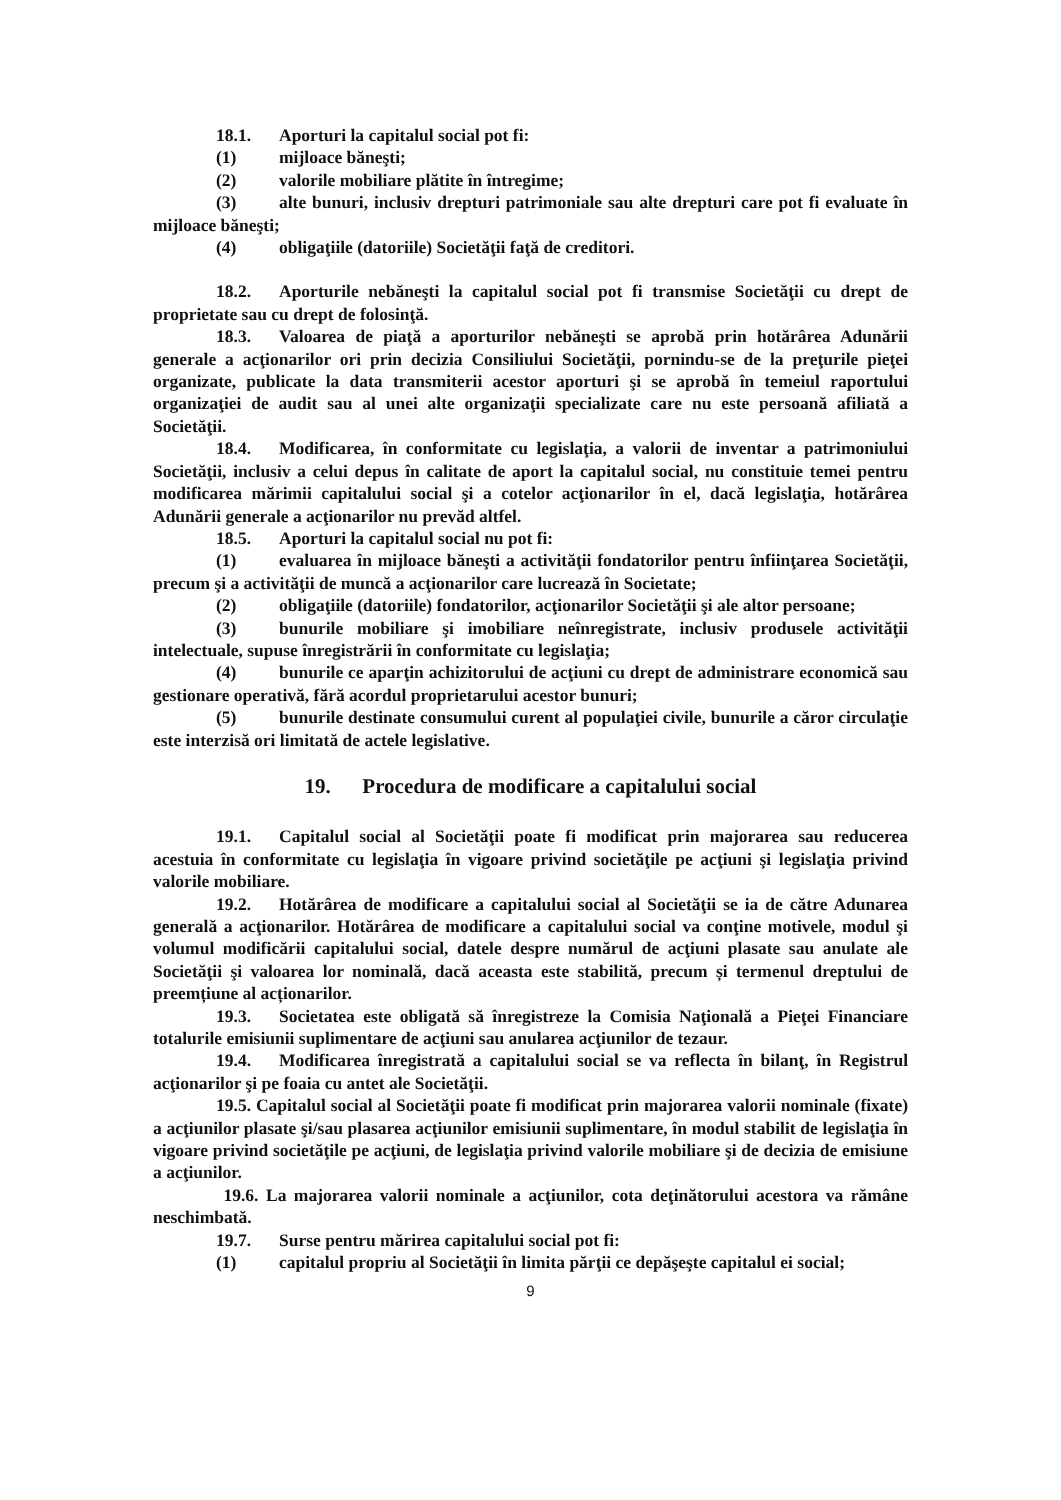18.1. Aporturi la capitalul social pot fi:
(1) mijloace băneşti;
(2) valorile mobiliare plătite în întregime;
(3) alte bunuri, inclusiv drepturi patrimoniale sau alte drepturi care pot fi evaluate în mijloace băneşti;
(4) obligaţiile (datoriile) Societăţii faţă de creditori.
18.2. Aporturile nebăneşti la capitalul social pot fi transmise Societăţii cu drept de proprietate sau cu drept de folosinţă.
18.3. Valoarea de piaţă a aporturilor nebăneşti se aprobă prin hotărârea Adunării generale a acţionarilor ori prin decizia Consiliului Societăţii, pornindu-se de la preţurile pieţei organizate, publicate la data transmiterii acestor aporturi şi se aprobă în temeiul raportului organizaţiei de audit sau al unei alte organizaţii specializate care nu este persoană afiliată a Societăţii.
18.4. Modificarea, în conformitate cu legislaţia, a valorii de inventar a patrimoniului Societăţii, inclusiv a celui depus în calitate de aport la capitalul social, nu constituie temei pentru modificarea mărimii capitalului social şi a cotelor acţionarilor în el, dacă legislaţia, hotărârea Adunării generale a acţionarilor nu prevăd altfel.
18.5. Aporturi la capitalul social nu pot fi:
(1) evaluarea în mijloace băneşti a activităţii fondatorilor pentru înfiinţarea Societăţii, precum şi a activităţii de muncă a acţionarilor care lucrează în Societate;
(2) obligaţiile (datoriile) fondatorilor, acţionarilor Societăţii şi ale altor persoane;
(3) bunurile mobiliare şi imobiliare neînregistrate, inclusiv produsele activităţii intelectuale, supuse înregistrării în conformitate cu legislaţia;
(4) bunurile ce aparţin achizitorului de acţiuni cu drept de administrare economică sau gestionare operativă, fără acordul proprietarului acestor bunuri;
(5) bunurile destinate consumului curent al populaţiei civile, bunurile a căror circulaţie este interzisă ori limitată de actele legislative.
19. Procedura de modificare a capitalului social
19.1. Capitalul social al Societăţii poate fi modificat prin majorarea sau reducerea acestuia în conformitate cu legislaţia în vigoare privind societăţile pe acţiuni şi legislaţia privind valorile mobiliare.
19.2. Hotărârea de modificare a capitalului social al Societăţii se ia de către Adunarea generală a acţionarilor. Hotărârea de modificare a capitalului social va conţine motivele, modul şi volumul modificării capitalului social, datele despre numărul de acţiuni plasate sau anulate ale Societăţii şi valoarea lor nominală, dacă aceasta este stabilită, precum și termenul dreptului de preemțiune al acționarilor.
19.3. Societatea este obligată să înregistreze la Comisia Naţională a Pieţei Financiare totalurile emisiunii suplimentare de acţiuni sau anularea acţiunilor de tezaur.
19.4. Modificarea înregistrată a capitalului social se va reflecta în bilanţ, în Registrul acţionarilor şi pe foaia cu antet ale Societăţii.
19.5. Capitalul social al Societăţii poate fi modificat prin majorarea valorii nominale (fixate) a acţiunilor plasate şi/sau plasarea acţiunilor emisiunii suplimentare, în modul stabilit de legislaţia în vigoare privind societăţile pe acţiuni, de legislaţia privind valorile mobiliare şi de decizia de emisiune a acţiunilor.
19.6. La majorarea valorii nominale a acţiunilor, cota deţinătorului acestora va rămâne neschimbată.
19.7. Surse pentru mărirea capitalului social pot fi:
(1) capitalul propriu al Societăţii în limita părţii ce depăşeşte capitalul ei social;
9